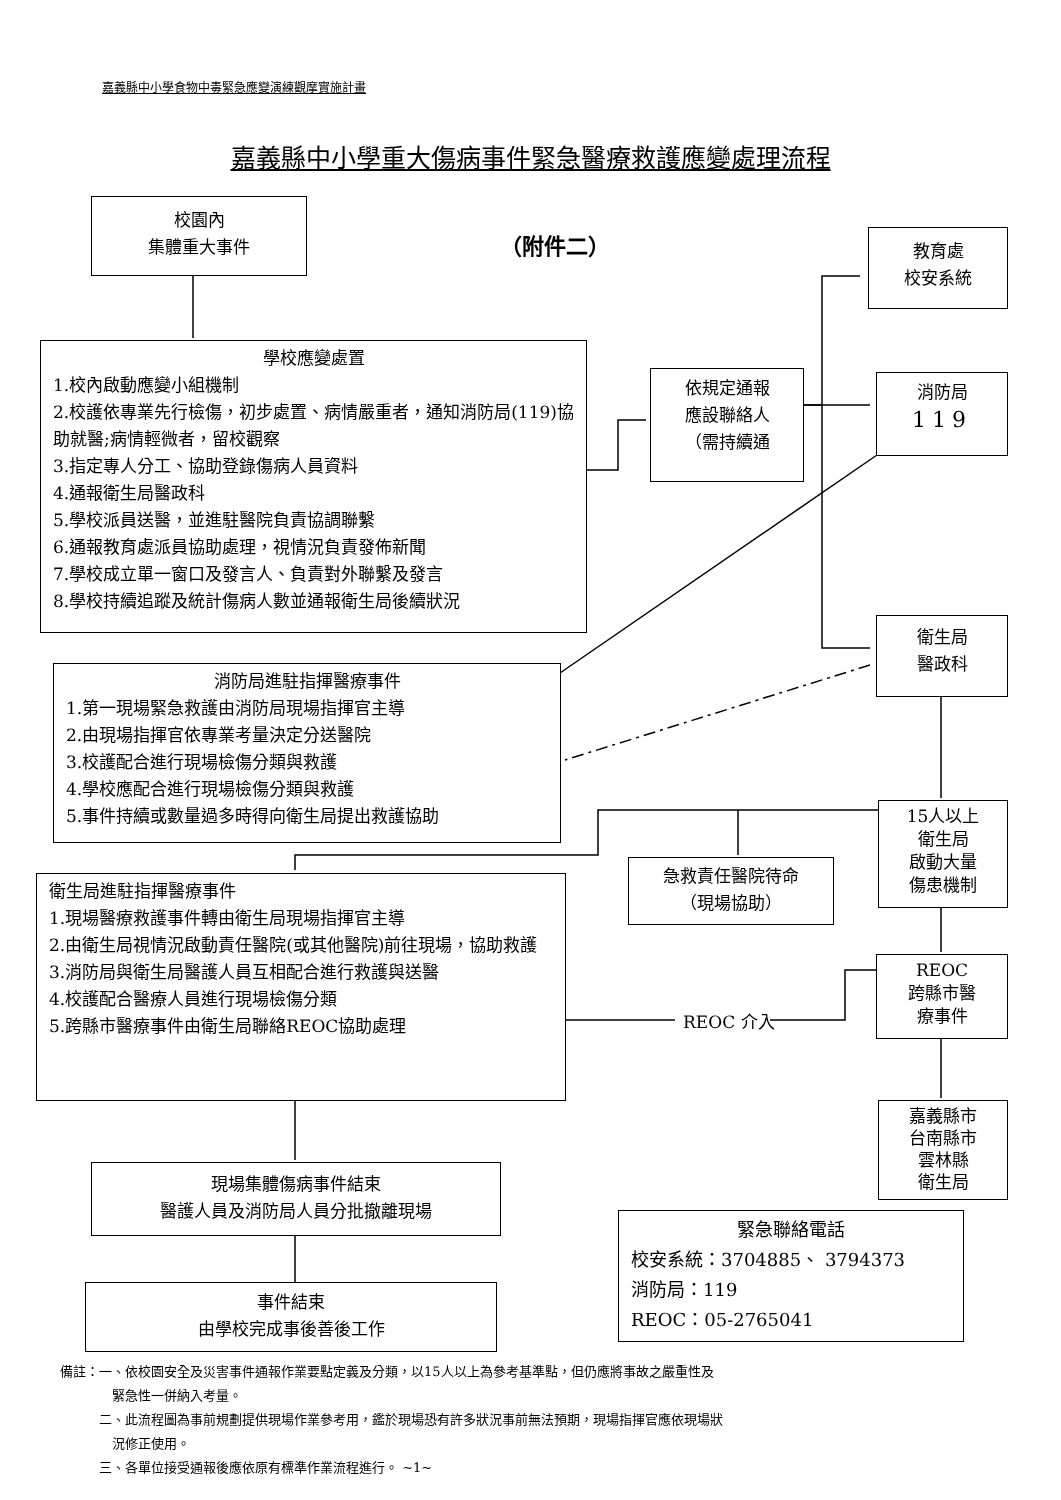嘉義縣中小學食物中毒緊急應變演練觀摩實施計畫
嘉義縣中小學重大傷病事件緊急醫療救護應變處理流程
校園內
集體重大事件
（附件二）
教育處
校安系統
學校應變處置
1.校內啟動應變小組機制
2.校護依專業先行檢傷，初步處置、病情嚴重者，通知消防局(119)協助就醫;病情輕微者，留校觀察
3.指定專人分工、協助登錄傷病人員資料
4.通報衛生局醫政科
5.學校派員送醫，並進駐醫院負責協調聯繫
6.通報教育處派員協助處理，視情況負責發佈新聞
7.學校成立單一窗口及發言人、負責對外聯繫及發言
8.學校持續追蹤及統計傷病人數並通報衛生局後續狀況
依規定通報
應設聯絡人
（需持續通
消防局
119
衛生局
醫政科
消防局進駐指揮醫療事件
1.第一現場緊急救護由消防局現場指揮官主導
2.由現場指揮官依專業考量決定分送醫院
3.校護配合進行現場檢傷分類與救護
4.學校應配合進行現場檢傷分類與救護
5.事件持續或數量過多時得向衛生局提出救護協助
15人以上
衛生局
啟動大量
傷患機制
急救責任醫院待命
（現場協助）
衛生局進駐指揮醫療事件
1.現場醫療救護事件轉由衛生局現場指揮官主導
2.由衛生局視情況啟動責任醫院(或其他醫院)前往現場，協助救護
3.消防局與衛生局醫護人員互相配合進行救護與送醫
4.校護配合醫療人員進行現場檢傷分類
5.跨縣市醫療事件由衛生局聯絡REOC協助處理
REOC 介入
REOC
跨縣市醫
療事件
嘉義縣市
台南縣市
雲林縣
衛生局
現場集體傷病事件結束
醫護人員及消防局人員分批撤離現場
緊急聯絡電話
校安系統：3704885、 3794373
消防局：119
REOC：05-2765041
事件結束
由學校完成事後善後工作
備註：一、依校園安全及災害事件通報作業要點定義及分類，以15人以上為參考基準點，但仍應將事故之嚴重性及
　　　　緊急性一併納入考量。
　　　二、此流程圖為事前規劃提供現場作業參考用，鑑於現場恐有許多狀況事前無法預期，現場指揮官應依現場狀
　　　　況修正使用。
　　　三、各單位接受通報後應依原有標準作業流程進行。 ~1~